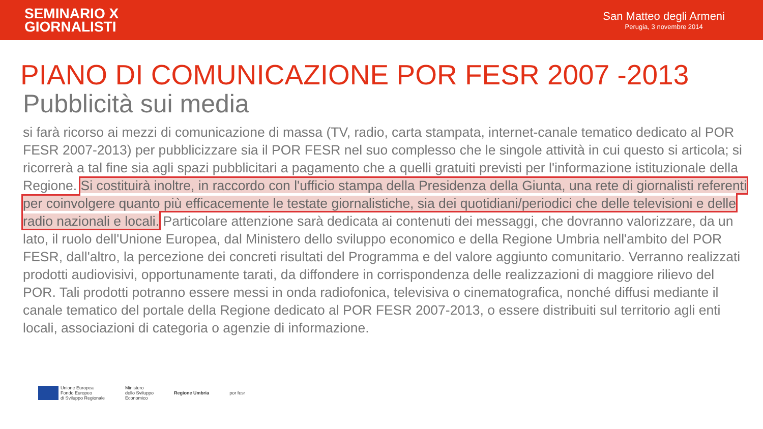SEMINARIO X
GIORNALISTI
San Matteo degli Armeni
Perugia, 3 novembre 2014
PIANO DI COMUNICAZIONE POR FESR 2007 -2013
Pubblicità sui media
si farà ricorso ai mezzi di comunicazione di massa (TV, radio, carta stampata, internet-canale tematico dedicato al POR FESR 2007-2013) per pubblicizzare sia il POR FESR nel suo complesso che le singole attività in cui questo si articola; si ricorrerà a tal fine sia agli spazi pubblicitari a pagamento che a quelli gratuiti previsti per l'informazione istituzionale della Regione. Si costituirà inoltre, in raccordo con l'ufficio stampa della Presidenza della Giunta, una rete di giornalisti referenti per coinvolgere quanto più efficacemente le testate giornalistiche, sia dei quotidiani/periodici che delle televisioni e delle radio nazionali e locali. Particolare attenzione sarà dedicata ai contenuti dei messaggi, che dovranno valorizzare, da un lato, il ruolo dell'Unione Europea, dal Ministero dello sviluppo economico e della Regione Umbria nell'ambito del POR FESR, dall'altro, la percezione dei concreti risultati del Programma e del valore aggiunto comunitario. Verranno realizzati prodotti audiovisivi, opportunamente tarati, da diffondere in corrispondenza delle realizzazioni di maggiore rilievo del POR. Tali prodotti potranno essere messi in onda radiofonica, televisiva o cinematografica, nonché diffusi mediante il canale tematico del portale della Regione dedicato al POR FESR 2007-2013, o essere distribuiti sul territorio agli enti locali, associazioni di categoria o agenzie di informazione.
Unione Europea
Fondo Europeo
di Sviluppo Regionale
Ministero
dello Sviluppo
Economico
Regione Umbria por fesr